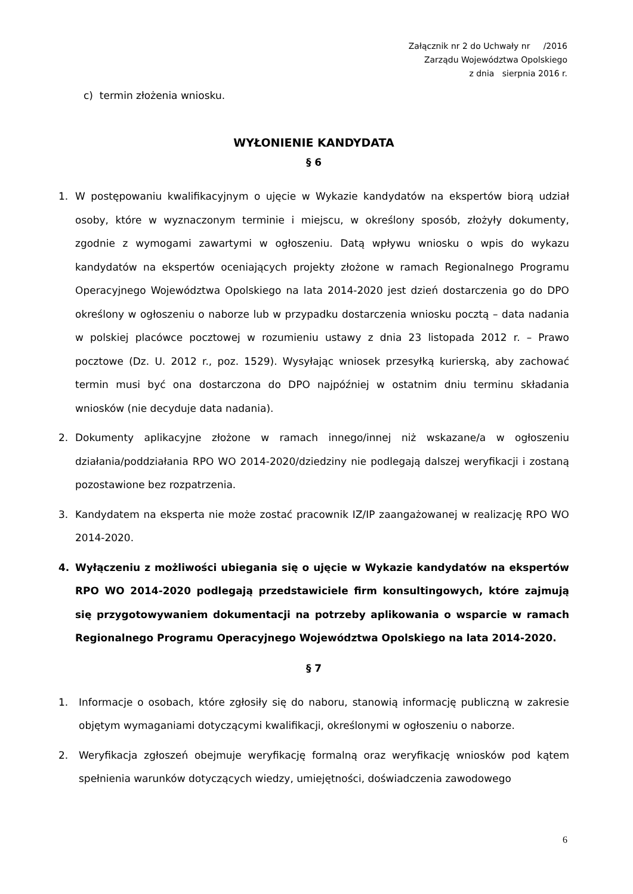Załącznik nr 2 do Uchwały nr /2016
Zarządu Województwa Opolskiego
z dnia sierpnia 2016 r.
c) termin złożenia wniosku.
WYŁONIENIE KANDYDATA
§ 6
1. W postępowaniu kwalifikacyjnym o ujęcie w Wykazie kandydatów na ekspertów biorą udział osoby, które w wyznaczonym terminie i miejscu, w określony sposób, złożyły dokumenty, zgodnie z wymogami zawartymi w ogłoszeniu. Datą wpływu wniosku o wpis do wykazu kandydatów na ekspertów oceniających projekty złożone w ramach Regionalnego Programu Operacyjnego Województwa Opolskiego na lata 2014-2020 jest dzień dostarczenia go do DPO określony w ogłoszeniu o naborze lub w przypadku dostarczenia wniosku pocztą – data nadania w polskiej placówce pocztowej w rozumieniu ustawy z dnia 23 listopada 2012 r. – Prawo pocztowe (Dz. U. 2012 r., poz. 1529). Wysyłając wniosek przesyłką kurierską, aby zachować termin musi być ona dostarczona do DPO najpóźniej w ostatnim dniu terminu składania wniosków (nie decyduje data nadania).
2. Dokumenty aplikacyjne złożone w ramach innego/innej niż wskazane/a w ogłoszeniu działania/poddziałania RPO WO 2014-2020/dziedziny nie podlegają dalszej weryfikacji i zostaną pozostawione bez rozpatrzenia.
3. Kandydatem na eksperta nie może zostać pracownik IZ/IP zaangażowanej w realizację RPO WO 2014-2020.
4. Wyłączeniu z możliwości ubiegania się o ujęcie w Wykazie kandydatów na ekspertów RPO WO 2014-2020 podlegają przedstawiciele firm konsultingowych, które zajmują się przygotowywaniem dokumentacji na potrzeby aplikowania o wsparcie w ramach Regionalnego Programu Operacyjnego Województwa Opolskiego na lata 2014-2020.
§ 7
1. Informacje o osobach, które zgłosiły się do naboru, stanowią informację publiczną w zakresie objętym wymaganiami dotyczącymi kwalifikacji, określonymi w ogłoszeniu o naborze.
2. Weryfikacja zgłoszeń obejmuje weryfikację formalną oraz weryfikację wniosków pod kątem spełnienia warunków dotyczących wiedzy, umiejętności, doświadczenia zawodowego
6